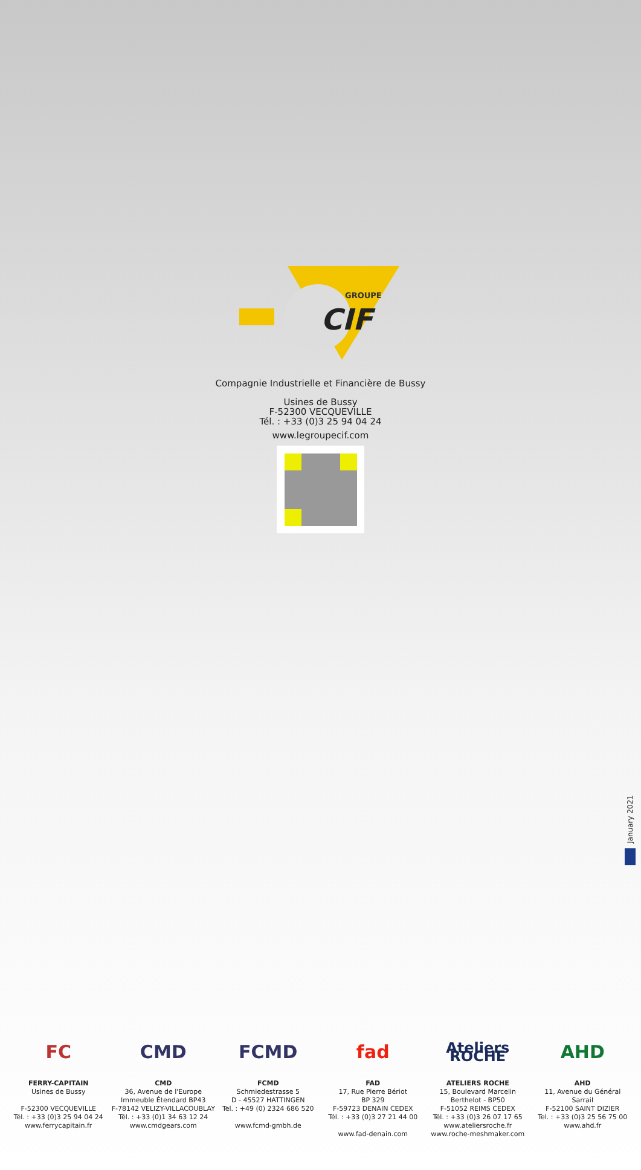GROUPE
CIF
Compagnie Industrielle et Financière de Bussy
Usines de Bussy
F-52300 VECQUEVILLE
Tél. : +33 (0)3 25 94 04 24
www.legroupecif.com
January 2021
FC
FERRY-CAPITAIN
Usines de Bussy
F-52300 VECQUEVILLE
Tél. : +33 (0)3 25 94 04 24
www.ferrycapitain.fr
CMD
CMD
36, Avenue de l'Europe
Immeuble Étendard BP43
F-78142 VELIZY-VILLACOUBLAY
Tél. : +33 (0)1 34 63 12 24
www.cmdgears.com
FCMD
FCMD
Schmiedestrasse 5
D - 45527 HATTINGEN
Tel. : +49 (0) 2324 686 520
www.fcmd-gmbh.de
fad
FAD
17, Rue Pierre Bériot
BP 329
F-59723 DENAIN CEDEX
Tél. : +33 (0)3 27 21 44 00
www.fad-denain.com
Ateliers ROCHE
ATELIERS ROCHE
15, Boulevard Marcelin
Berthelot - BP50
F-51052 REIMS CEDEX
Tél. : +33 (0)3 26 07 17 65
www.ateliersroche.fr
www.roche-meshmaker.com
AHD
AHD
11, Avenue du Général
Sarrail
F-52100 SAINT DIZIER
Tel. : +33 (0)3 25 56 75 00
www.ahd.fr